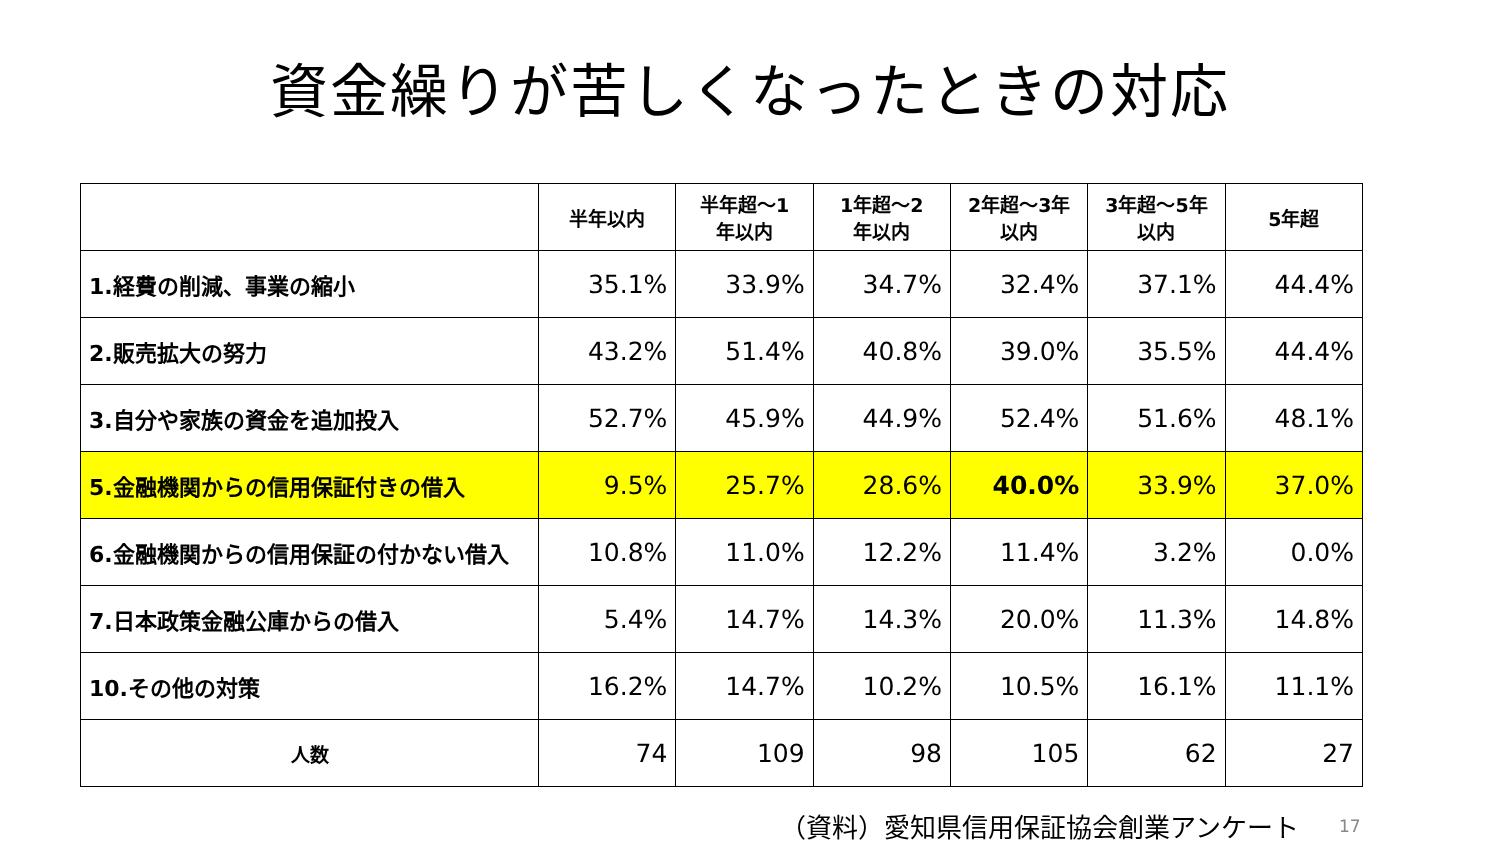資金繰りが苦しくなったときの対応
| | 半年以内 | 半年超～1 年以内 | 1年超～2 年以内 | 2年超～3年 以内 | 3年超～5年 以内 | 5年超 |
| --- | --- | --- | --- | --- | --- | --- |
| 1.経費の削減、事業の縮小 | 35.1% | 33.9% | 34.7% | 32.4% | 37.1% | 44.4% |
| 2.販売拡大の努力 | 43.2% | 51.4% | 40.8% | 39.0% | 35.5% | 44.4% |
| 3.自分や家族の資金を追加投入 | 52.7% | 45.9% | 44.9% | 52.4% | 51.6% | 48.1% |
| 5.金融機関からの信用保証付きの借入 | 9.5% | 25.7% | 28.6% | 40.0% | 33.9% | 37.0% |
| 6.金融機関からの信用保証の付かない借入 | 10.8% | 11.0% | 12.2% | 11.4% | 3.2% | 0.0% |
| 7.日本政策金融公庫からの借入 | 5.4% | 14.7% | 14.3% | 20.0% | 11.3% | 14.8% |
| 10.その他の対策 | 16.2% | 14.7% | 10.2% | 10.5% | 16.1% | 11.1% |
| 人数 | 74 | 109 | 98 | 105 | 62 | 27 |
（資料）愛知県信用保証協会創業アンケート 17